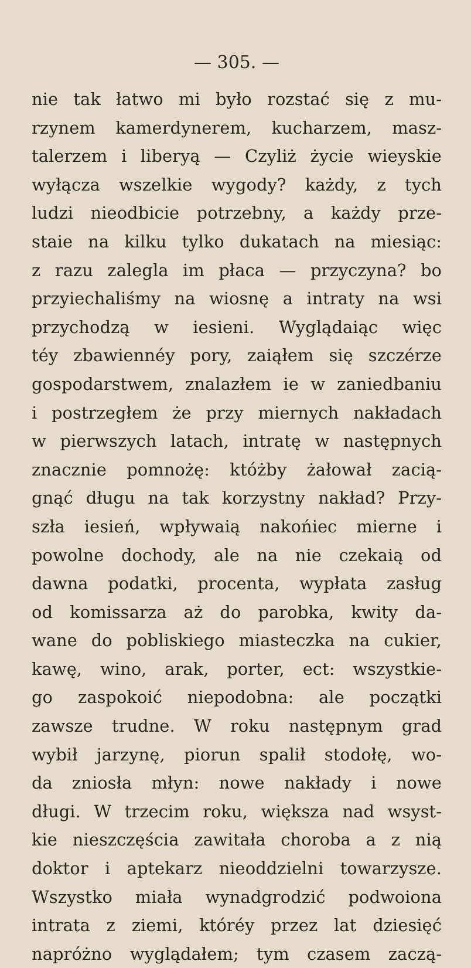— 305. —
nie tak łatwo mi było rozstać się z mu-
rzynem kamerdynerem, kucharzem, masz-
talerzem i liberyą — Czyliż życie wieyskie
wyłącza wszelkie wygody? każdy, z tych
ludzi nieodbicie potrzebny, a każdy prze-
staie na kilku tylko dukatach na miesiąc:
z razu zalegla im płaca — przyczyna? bo
przyiechaliśmy na wiosnę a intraty na wsi
przychodzą w iesieni. Wyglądaiąc więc
téy zbawiennéy pory, zaiąłem się szczérze
gospodarstwem, znalazłem ie w zaniedbaniu
i postrzegłem że przy miernych nakładach
w pierwszych latach, intratę w następnych
znacznie pomnożę: któżby żałował zacią-
gnąć długu na tak korzystny nakład? Przy-
szła iesień, wpływaią nakońiec mierne i
powolne dochody, ale na nie czekaią od
dawna podatki, procenta, wypłata zasług
od komissarza aż do parobka, kwity da-
wane do pobliskiego miasteczka na cukier,
kawę, wino, arak, porter, ect: wszystkie-
go zaspokoić niepodobna: ale początki
zawsze trudne. W roku następnym grad
wybił jarzynę, piorun spalił stodołę, wo-
da zniosła młyn: nowe nakłady i nowe
długi. W trzecim roku, większa nad wsyst-
kie nieszczęścia zawitała choroba a z nią
doktor i aptekarz nieoddzielni towarzysze.
Wszystko miała wynadgrodzić podwoiona
intrata z ziemi, któréy przez lat dziesięć
napróżno wyglądałem; tym czasem zaczą-